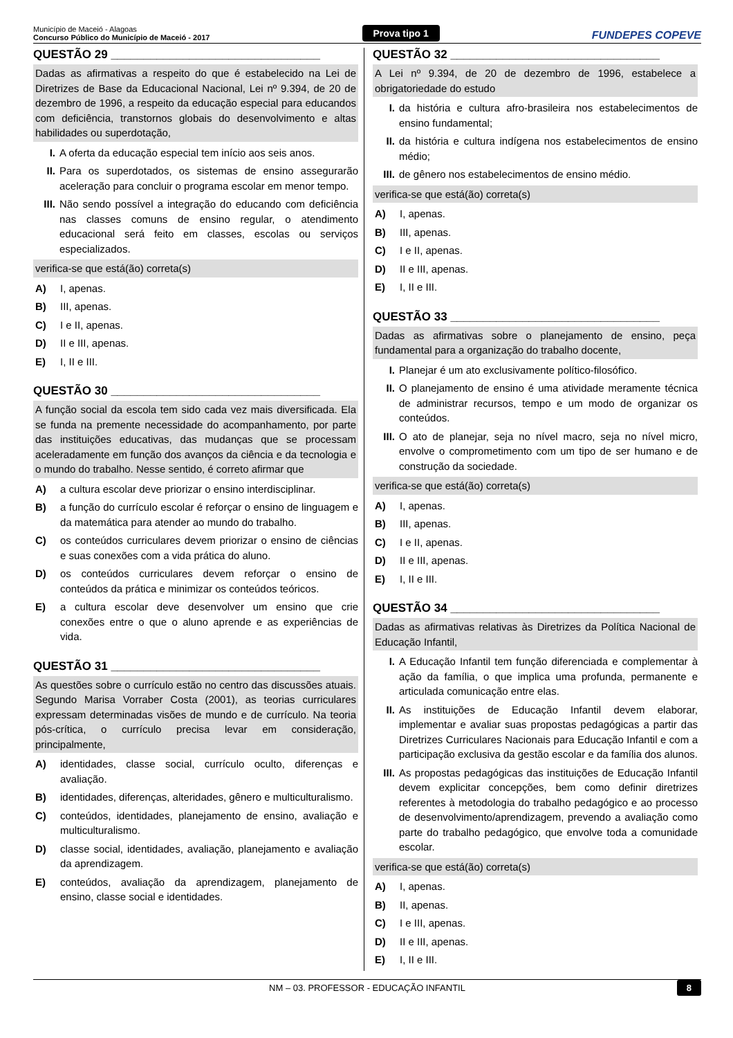Município de Maceió - Alagoas
Concurso Público do Município de Maceió - 2017
Prova tipo 1
FUNDEPES COPEVE
QUESTÃO 29 ________________________________
Dadas as afirmativas a respeito do que é estabelecido na Lei de Diretrizes de Base da Educacional Nacional, Lei nº 9.394, de 20 de dezembro de 1996, a respeito da educação especial para educandos com deficiência, transtornos globais do desenvolvimento e altas habilidades ou superdotação,
I. A oferta da educação especial tem início aos seis anos.
II. Para os superdotados, os sistemas de ensino assegurarão aceleração para concluir o programa escolar em menor tempo.
III. Não sendo possível a integração do educando com deficiência nas classes comuns de ensino regular, o atendimento educacional será feito em classes, escolas ou serviços especializados.
verifica-se que está(ão) correta(s)
A) I, apenas.
B) III, apenas.
C) I e II, apenas.
D) II e III, apenas.
E) I, II e III.
QUESTÃO 30 ________________________________
A função social da escola tem sido cada vez mais diversificada. Ela se funda na premente necessidade do acompanhamento, por parte das instituições educativas, das mudanças que se processam aceleradamente em função dos avanços da ciência e da tecnologia e o mundo do trabalho. Nesse sentido, é correto afirmar que
A) a cultura escolar deve priorizar o ensino interdisciplinar.
B) a função do currículo escolar é reforçar o ensino de linguagem e da matemática para atender ao mundo do trabalho.
C) os conteúdos curriculares devem priorizar o ensino de ciências e suas conexões com a vida prática do aluno.
D) os conteúdos curriculares devem reforçar o ensino de conteúdos da prática e minimizar os conteúdos teóricos.
E) a cultura escolar deve desenvolver um ensino que crie conexões entre o que o aluno aprende e as experiências de vida.
QUESTÃO 31 ________________________________
As questões sobre o currículo estão no centro das discussões atuais. Segundo Marisa Vorraber Costa (2001), as teorias curriculares expressam determinadas visões de mundo e de currículo. Na teoria pós-crítica, o currículo precisa levar em consideração, principalmente,
A) identidades, classe social, currículo oculto, diferenças e avaliação.
B) identidades, diferenças, alteridades, gênero e multiculturalismo.
C) conteúdos, identidades, planejamento de ensino, avaliação e multiculturalismo.
D) classe social, identidades, avaliação, planejamento e avaliação da aprendizagem.
E) conteúdos, avaliação da aprendizagem, planejamento de ensino, classe social e identidades.
QUESTÃO 32 ________________________________
A Lei nº 9.394, de 20 de dezembro de 1996, estabelece a obrigatoriedade do estudo
I. da história e cultura afro-brasileira nos estabelecimentos de ensino fundamental;
II. da história e cultura indígena nos estabelecimentos de ensino médio;
III. de gênero nos estabelecimentos de ensino médio.
verifica-se que está(ão) correta(s)
A) I, apenas.
B) III, apenas.
C) I e II, apenas.
D) II e III, apenas.
E) I, II e III.
QUESTÃO 33 ________________________________
Dadas as afirmativas sobre o planejamento de ensino, peça fundamental para a organização do trabalho docente,
I. Planejar é um ato exclusivamente político-filosófico.
II. O planejamento de ensino é uma atividade meramente técnica de administrar recursos, tempo e um modo de organizar os conteúdos.
III. O ato de planejar, seja no nível macro, seja no nível micro, envolve o comprometimento com um tipo de ser humano e de construção da sociedade.
verifica-se que está(ão) correta(s)
A) I, apenas.
B) III, apenas.
C) I e II, apenas.
D) II e III, apenas.
E) I, II e III.
QUESTÃO 34 ________________________________
Dadas as afirmativas relativas às Diretrizes da Política Nacional de Educação Infantil,
I. A Educação Infantil tem função diferenciada e complementar à ação da família, o que implica uma profunda, permanente e articulada comunicação entre elas.
II. As instituições de Educação Infantil devem elaborar, implementar e avaliar suas propostas pedagógicas a partir das Diretrizes Curriculares Nacionais para Educação Infantil e com a participação exclusiva da gestão escolar e da família dos alunos.
III. As propostas pedagógicas das instituições de Educação Infantil devem explicitar concepções, bem como definir diretrizes referentes à metodologia do trabalho pedagógico e ao processo de desenvolvimento/aprendizagem, prevendo a avaliação como parte do trabalho pedagógico, que envolve toda a comunidade escolar.
verifica-se que está(ão) correta(s)
A) I, apenas.
B) II, apenas.
C) I e III, apenas.
D) II e III, apenas.
E) I, II e III.
NM – 03. PROFESSOR - EDUCAÇÃO INFANTIL 8